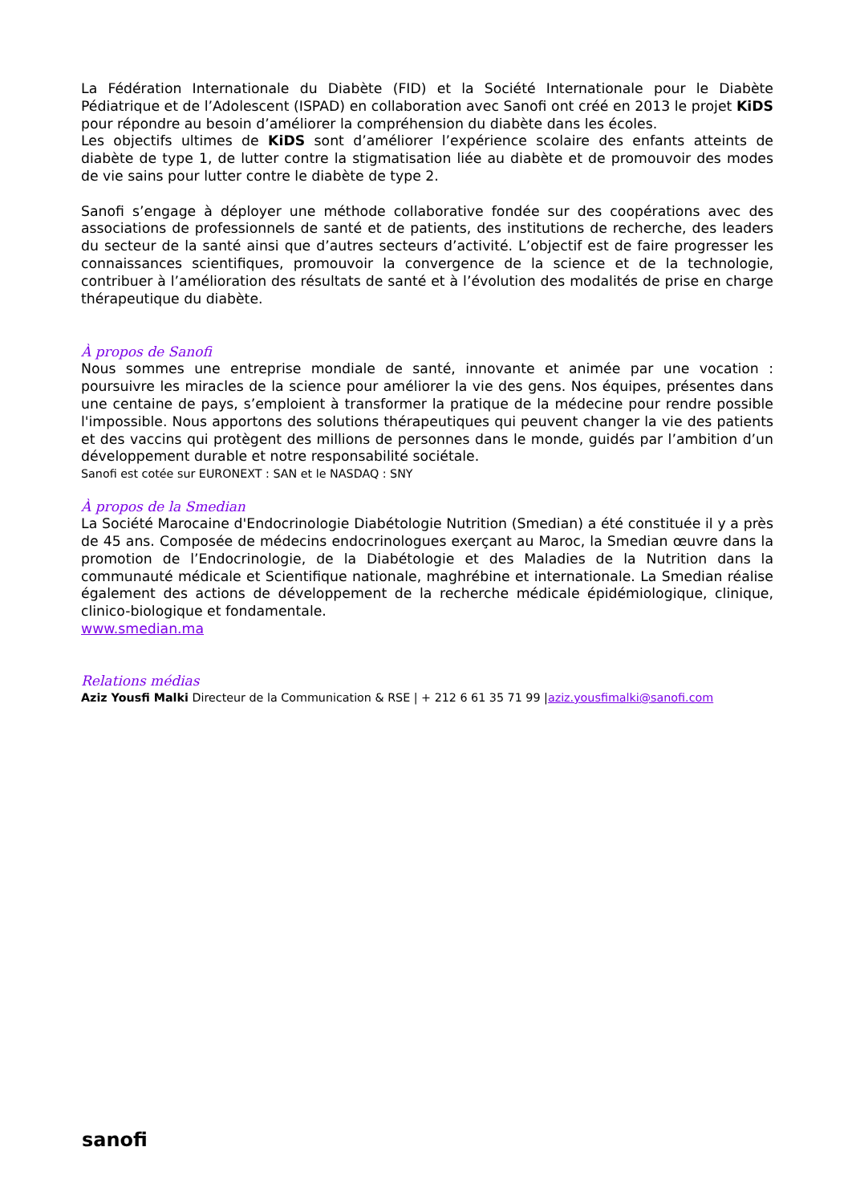La Fédération Internationale du Diabète (FID) et la Société Internationale pour le Diabète Pédiatrique et de l’Adolescent (ISPAD) en collaboration avec Sanofi ont créé en 2013 le projet KiDS pour répondre au besoin d’améliorer la compréhension du diabète dans les écoles.
Les objectifs ultimes de KiDS sont d’améliorer l’expérience scolaire des enfants atteints de diabète de type 1, de lutter contre la stigmatisation liée au diabète et de promouvoir des modes de vie sains pour lutter contre le diabète de type 2.
Sanofi s’engage à déployer une méthode collaborative fondée sur des coopérations avec des associations de professionnels de santé et de patients, des institutions de recherche, des leaders du secteur de la santé ainsi que d’autres secteurs d’activité. L’objectif est de faire progresser les connaissances scientifiques, promouvoir la convergence de la science et de la technologie, contribuer à l’amélioration des résultats de santé et à l’évolution des modalités de prise en charge thérapeutique du diabète.
À propos de Sanofi
Nous sommes une entreprise mondiale de santé, innovante et animée par une vocation : poursuivre les miracles de la science pour améliorer la vie des gens. Nos équipes, présentes dans une centaine de pays, s’emploient à transformer la pratique de la médecine pour rendre possible l'impossible. Nous apportons des solutions thérapeutiques qui peuvent changer la vie des patients et des vaccins qui protègent des millions de personnes dans le monde, guidés par l’ambition d’un développement durable et notre responsabilité sociétale.
Sanofi est cotée sur EURONEXT : SAN et le NASDAQ : SNY
À propos de la Smedian
La Société Marocaine d'Endocrinologie Diabétologie Nutrition (Smedian) a été constituée il y a près de 45 ans. Composée de médecins endocrinologues exerçant au Maroc, la Smedian œuvre dans la promotion de l’Endocrinologie, de la Diabétologie et des Maladies de la Nutrition dans la communauté médicale et Scientifique nationale, maghrébine et internationale. La Smedian réalise également des actions de développement de la recherche médicale épidémiologique, clinique, clinico-biologique et fondamentale.
www.smedian.ma
Relations médias
Aziz Yousfi Malki Directeur de la Communication & RSE | + 212 6 61 35 71 99 |aziz.yousfimalki@sanofi.com
sanofi